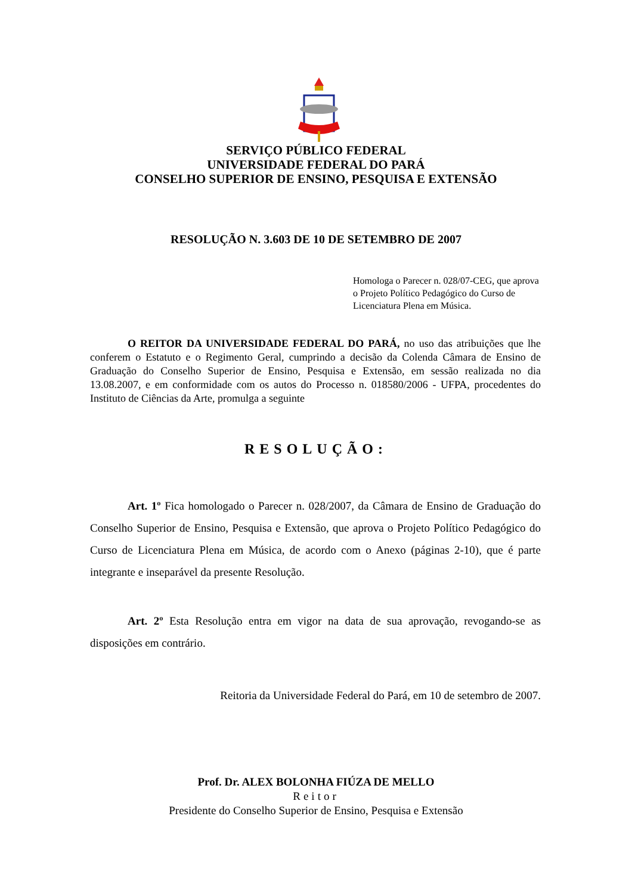SERVIÇO PÚBLICO FEDERAL
UNIVERSIDADE FEDERAL DO PARÁ
CONSELHO SUPERIOR DE ENSINO, PESQUISA E EXTENSÃO
RESOLUÇÃO N. 3.603 DE 10 DE SETEMBRO DE 2007
Homologa o Parecer n. 028/07-CEG, que aprova o Projeto Político Pedagógico do Curso de Licenciatura Plena em Música.
O REITOR DA UNIVERSIDADE FEDERAL DO PARÁ, no uso das atribuições que lhe conferem o Estatuto e o Regimento Geral, cumprindo a decisão da Colenda Câmara de Ensino de Graduação do Conselho Superior de Ensino, Pesquisa e Extensão, em sessão realizada no dia 13.08.2007, e em conformidade com os autos do Processo n. 018580/2006 - UFPA, procedentes do Instituto de Ciências da Arte, promulga a seguinte
RESOLUÇÃO:
Art. 1º Fica homologado o Parecer n. 028/2007, da Câmara de Ensino de Graduação do Conselho Superior de Ensino, Pesquisa e Extensão, que aprova o Projeto Político Pedagógico do Curso de Licenciatura Plena em Música, de acordo com o Anexo (páginas 2-10), que é parte integrante e inseparável da presente Resolução.
Art. 2º Esta Resolução entra em vigor na data de sua aprovação, revogando-se as disposições em contrário.
Reitoria da Universidade Federal do Pará, em 10 de setembro de 2007.
Prof. Dr. ALEX BOLONHA FIÚZA DE MELLO
Reitor
Presidente do Conselho Superior de Ensino, Pesquisa e Extensão